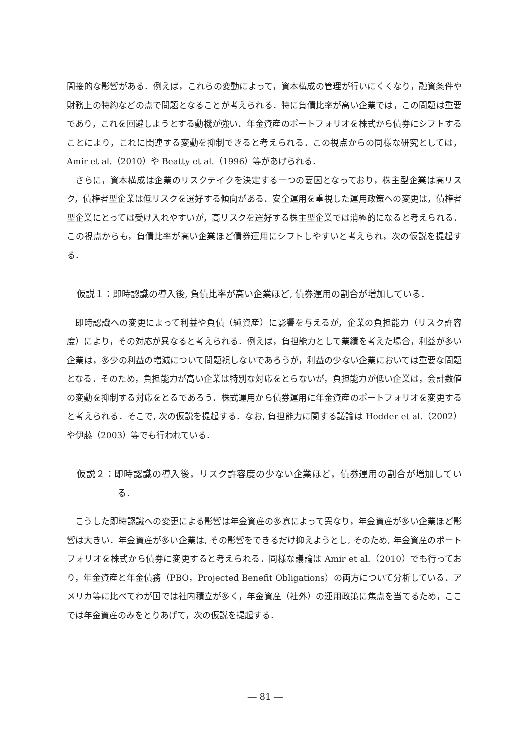間接的な影響がある．例えば，これらの変動によって，資本構成の管理が行いにくくなり，融資条件や財務上の特約などの点で問題となることが考えられる．特に負債比率が高い企業では，この問題は重要であり，これを回避しようとする動機が強い．年金資産のポートフォリオを株式から債券にシフトすることにより，これに関連する変動を抑制できると考えられる．この視点からの同様な研究としては，Amir et al.（2010）や Beatty et al.（1996）等があげられる．
さらに，資本構成は企業のリスクテイクを決定する一つの要因となっており，株主型企業は高リスク，債権者型企業は低リスクを選好する傾向がある．安全運用を重視した運用政策への変更は，債権者型企業にとっては受け入れやすいが，高リスクを選好する株主型企業では消極的になると考えられる．この視点からも，負債比率が高い企業ほど債券運用にシフトしやすいと考えられ，次の仮説を提起する．
仮説１：即時認識の導入後, 負債比率が高い企業ほど, 債券運用の割合が増加している．
即時認識への変更によって利益や負債（純資産）に影響を与えるが，企業の負担能力（リスク許容度）により，その対応が異なると考えられる．例えば，負担能力として業績を考えた場合，利益が多い企業は，多少の利益の増減について問題視しないであろうが，利益の少ない企業においては重要な問題となる．そのため，負担能力が高い企業は特別な対応をとらないが，負担能力が低い企業は，会計数値の変動を抑制する対応をとるであろう．株式運用から債券運用に年金資産のポートフォリオを変更すると考えられる．そこで, 次の仮説を提起する．なお, 負担能力に関する議論は Hodder et al.（2002）や伊藤（2003）等でも行われている．
仮説２：即時認識の導入後，リスク許容度の少ない企業ほど，債券運用の割合が増加している．
こうした即時認識への変更による影響は年金資産の多寡によって異なり，年金資産が多い企業ほど影響は大きい．年金資産が多い企業は, その影響をできるだけ抑えようとし, そのため, 年金資産のポートフォリオを株式から債券に変更すると考えられる．同様な議論は Amir et al.（2010）でも行っており，年金資産と年金債務（PBO，Projected Benefit Obligations）の両方について分析している．アメリカ等に比べてわが国では社内積立が多く，年金資産（社外）の運用政策に焦点を当てるため，ここでは年金資産のみをとりあげて，次の仮説を提起する．
― 81 ―